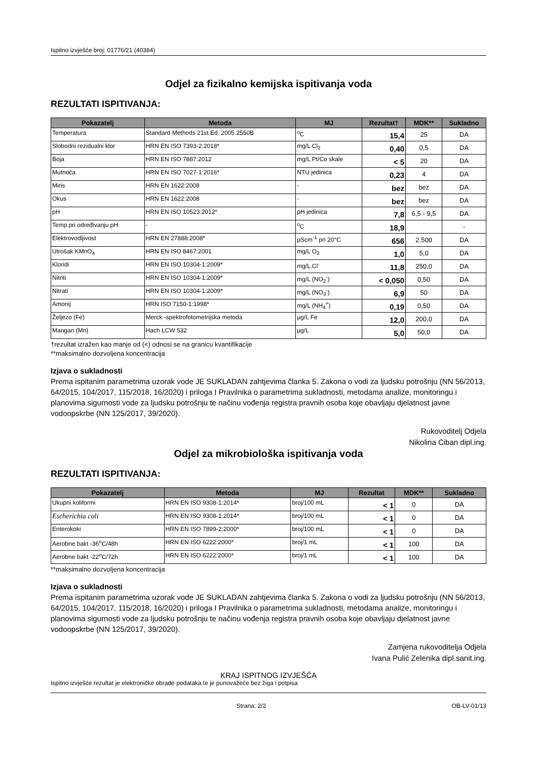Ispitno izvješće broj: 01776/21 (40384)
Odjel za fizikalno kemijska ispitivanja voda
REZULTATI ISPITIVANJA:
| Pokazatelj | Metoda | MJ | Rezultat† | MDK** | Sukladno |
| --- | --- | --- | --- | --- | --- |
| Temperatura | Standard Methods 21st Ed. 2005.2550B | <sup>o</sup> C | 15,4 | 25 | DA |
| Slobodni rezidualni klor | HRN EN ISO 7393-2:2018* | mg/L Cl<sub>2</sub> | 0,40 | 0,5 | DA |
| Boja | HRN EN ISO 7887:2012 | mg/L Pt/Co skale | < 5 | 20 | DA |
| Mutnoća | HRN EN ISO 7027-1:2016* | NTU jedinica | 0,23 | 4 | DA |
| Miris | HRN EN 1622:2008 | - | bez | bez | DA |
| Okus | HRN EN 1622:2008 | - | bez | bez | DA |
| pH | HRN EN ISO 10523:2012* | pH jedinica | 7,8 | 6,5 - 9,5 | DA |
| Temp.pri određivanju pH | - | <sup>o</sup> C | 18,9 | | - |
| Elektrovodljivost | HRN EN 27888:2008* | µScm<sup>-1</sup> pri 20°C | 656 | 2.500 | DA |
| Utrošak KMnO<sub>4</sub> | HRN EN ISO 8467:2001 | mg/L O<sub>2</sub> | 1,0 | 5,0 | DA |
| Kloridi | HRN EN ISO 10304-1:2009* | mg/L Cl<sup>-</sup> | 11,8 | 250,0 | DA |
| Nitriti | HRN EN ISO 10304-1:2009* | mg/L (NO<sub>2</sub><sup>-</sup>) | < 0,050 | 0,50 | DA |
| Nitrati | HRN EN ISO 10304-1:2009* | mg/L (NO<sub>3</sub><sup>-</sup>) | 6,9 | 50 | DA |
| Amonij | HRN ISO 7150-1:1998* | mg/L (NH<sub>4</sub><sup>+</sup>) | 0,19 | 0,50 | DA |
| Željezo (Fe) | Merck -spektrofotometrijska metoda | µg/L Fe | 12,0 | 200,0 | DA |
| Mangan (Mn) | Hach LCW 532 | µg/L | 5,0 | 50,0 | DA |
†rezultat izražen kao manje od (<) odnosi se na granicu kvantifikacije
**maksimalno dozvoljena koncentracija
Izjava o sukladnosti
Prema ispitanim parametrima uzorak vode JE SUKLADAN zahtjevima članka 5. Zakona o vodi za ljudsku potrošnju (NN 56/2013, 64/2015, 104/2017, 115/2018, 16/2020) i priloga I Pravilnika o parametrima sukladnosti, metodama analize, monitoringu i planovima sigurnosti vode za ljudsku potrošnju te načinu vođenja registra pravnih osoba koje obavljaju djelatnost javne vodoopskrbe (NN 125/2017, 39/2020).
Rukovoditelj Odjela
Nikolina Ciban dipl.ing.
Odjel za mikrobiološka ispitivanja voda
REZULTATI ISPITIVANJA:
| Pokazatelj | Metoda | MJ | Rezultat | MDK** | Sukladno |
| --- | --- | --- | --- | --- | --- |
| Ukupni koliformi | HRN EN ISO 9308-1:2014* | broj/100 mL | < 1 | 0 | DA |
| Escherichia coli | HRN EN ISO 9308-1:2014* | broj/100 mL | < 1 | 0 | DA |
| Enterokoki | HRN EN ISO 7899-2:2000* | broj/100 mL | < 1 | 0 | DA |
| Aerobne bakt -36<sup>o</sup>C/48h | HRN EN ISO 6222:2000* | broj/1 mL | < 1 | 100 | DA |
| Aerobne bakt -22<sup>o</sup>C/72h | HRN EN ISO 6222:2000* | broj/1 mL | < 1 | 100 | DA |
**maksimalno dozvoljena koncentracija
Izjava o sukladnosti
Prema ispitanim parametrima uzorak vode JE SUKLADAN zahtjevima članka 5. Zakona o vodi za ljudsku potrošnju (NN 56/2013, 64/2015, 104/2017, 115/2018, 16/2020) i priloga I Pravilnika o parametrima sukladnosti, metodama analize, monitoringu i planovima sigurnosti vode za ljudsku potrošnju te načinu vođenja registra pravnih osoba koje obavljaju djelatnost javne vodoopskrbe (NN 125/2017, 39/2020).
Zamjena rukovoditelja Odjela
Ivana Pulić Zelenika dipl.sanit.ing.
KRAJ ISPITNOG IZVJEŠĆA
Ispitno izvješće rezultat je elektroničke obrade podataka te je punovažeće bez žiga i potpisa
Strana: 2/2 OB-LV-01/13